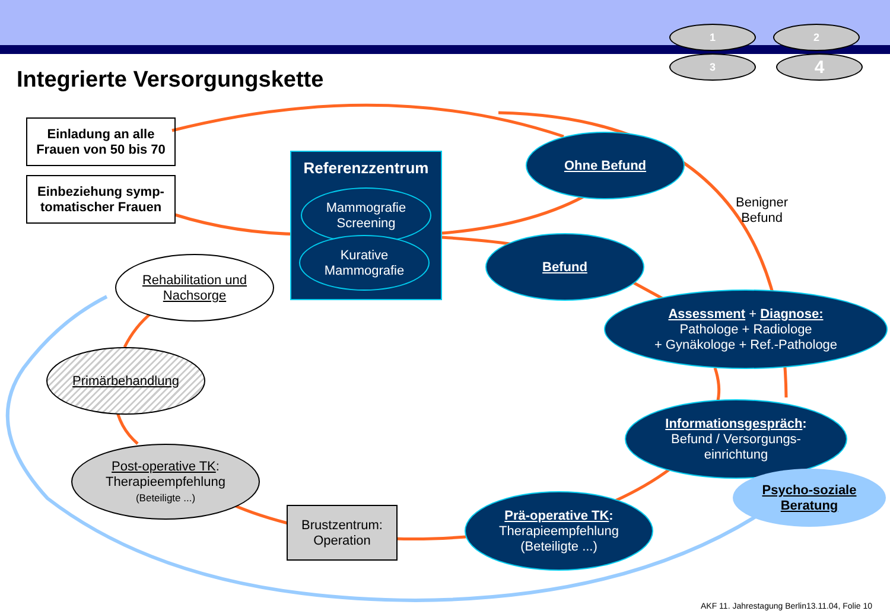1 2
3 4
Integrierte Versorgungskette
Einladung an alle Frauen von 50 bis 70
Einbeziehung symp-tomatischer Frauen
Referenzzentrum
Mammografie Screening
Kurative Mammografie
Ohne Befund
Befund
Benigner
Befund
Assessment + Diagnose:
Pathologe + Radiologe
+ Gynäkologe + Ref.-Pathologe
Informationsgespräch:
Befund / Versorgungs-
einrichtung
Psycho-soziale Beratung
Prä-operative TK:
Therapieempfehlung
(Beteiligte ...)
Brustzentrum: Operation
Post-operative TK:
Therapieempfehlung
(Beteiligte ...)
Primärbehandlung
Rehabilitation und Nachsorge
AKF 11. Jahrestagung Berlin13.11.04, Folie 10